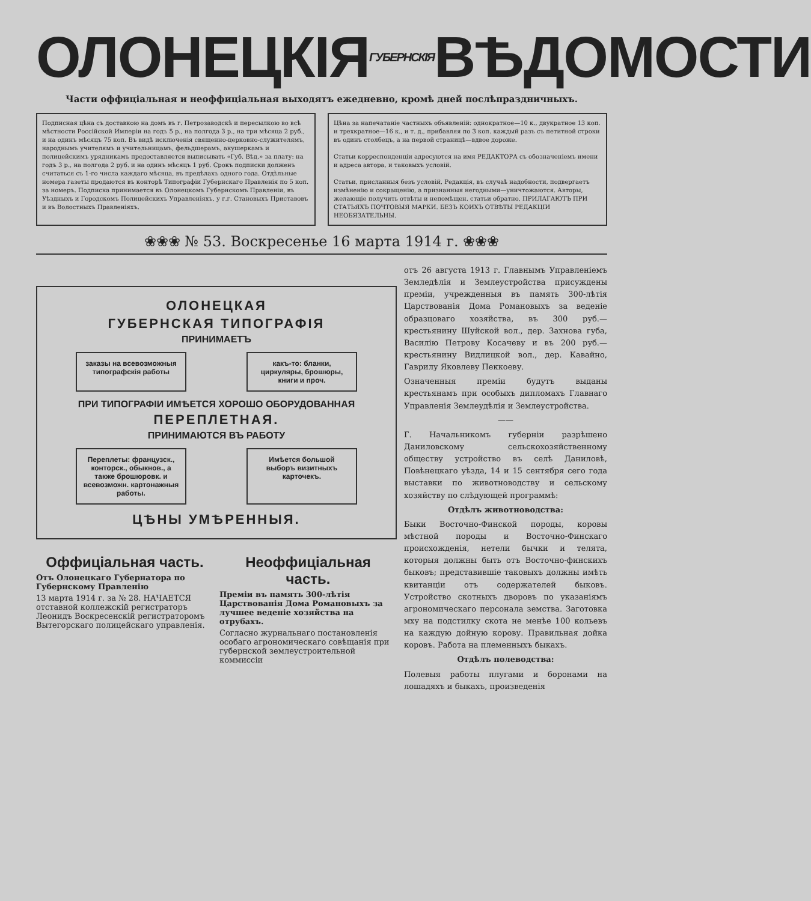ОЛОНЕЦКІЯ ГУБЕРНСКІЯ ВѢДОМОСТИ
Части оффиціальная и неоффиціальная выходятъ ежедневно, кромѣ дней послѣпраздничныхъ.
Подписная цѣна съ доставкою на домъ въ г. Петрозаводскѣ и пересылкою во всѣ мѣстности Россійской Имперіи на годъ 5 р., на полгода 3 р., на три мѣсяца 2 руб., и на одинъ мѣсяцъ 75 коп. Въ видѣ исключенія священно-церковно-служителямъ, народнымъ учителямъ и учительницамъ, фельдшерамъ, акушеркамъ и полицейскимъ урядникамъ предоставляется выписывать «Губ. Вѣд.» за плату: на годъ 3 р., на полгода 2 руб. и на одинъ мѣсяцъ 1 руб. Срокъ подписки долженъ считаться съ 1-го числа каждаго мѣсяца, въ предѣлахъ одного года. Отдѣльные номера газеты продаются въ конторѣ Типографіи Губернскаго Правленія по 5 коп. за номеръ. Подписка принимается въ Олонецкомъ Губернскомъ Правленіи, въ Уѣздныхъ и Городскомъ Полицейскихъ Управленіяхъ, у г.г. Становыхъ Приставовъ и въ Волостныхъ Правленіяхъ.
Цѣна за напечатаніе частныхъ объявленій: однократное—10 к., двукратное 13 коп. и трехкратное—16 к., и т. д., прибавляя по 3 коп. каждый разъ съ петитной строки въ одинъ столбецъ, а на первой страницѣ—вдвое дороже.
Статьи корреспонденціи адресуются на имя РЕДАКТОРА съ обозначеніемъ имени и адреса автора, и таковыхъ условій.
Статьи, присланныя безъ условій, Редакція, въ случаѣ надобности, подвергаетъ измѣненію и сокращенію, а признанныя негодными—уничтожаются. Авторы, желающіе получить отвѣты и непомѣщен. статьи обратно, ПРИЛАГАЮТЪ ПРИ СТАТЬЯХЪ ПОЧТОВЫЯ МАРКИ. БЕЗЪ КОИХЪ ОТВѢТЫ РЕДАКЦІИ НЕОБЯЗАТЕЛЬНЫ.
❀❀❀ № 53. Воскресенье 16 марта 1914 г. ❀❀❀
ОЛОНЕЦКАЯ
ГУБЕРНСКАЯ ТИПОГРАФІЯ
ПРИНИМАЕТЪ
заказы на всевозможныя типографскія работы
какъ-то: бланки, циркуляры, брошюры, книги и проч.
ПРИ ТИПОГРАФІИ ИМѢЕТСЯ ХОРОШО ОБОРУДОВАННАЯ
ПЕРЕПЛЕТНАЯ.
ПРИНИМАЮТСЯ ВЪ РАБОТУ
Переплеты: французск., конторск., обыкнов., а также брошюровк. и всевозможн. картонажныя работы.
Имѣется большой выборъ визитныхъ карточекъ.
ЦѢНЫ УМѢРЕННЫЯ.
Оффиціальная часть.
Отъ Олонецкаго Губернатора по Губернскому Правленію
13 марта 1914 г. за № 28. НАЧАЕТСЯ отставной коллежскій регистраторъ Леонидъ Воскресенскій регистраторомъ Вытегорскаго полицейскаго управленія.
Неоффиціальная часть.
Преміи въ память 300-лѣтія Царствованія Дома Романовыхъ за лучшее веденіе хозяйства на отрубахъ.
Согласно журнальнаго постановленія особаго агрономическаго совѣщанія при губернской землеустроительной коммиссіи
отъ 26 августа 1913 г. Главнымъ Управленіемъ Земледѣлія и Землеустройства присуждены преміи, учрежденныя въ память 300-лѣтія Царствованія Дома Романовыхъ за веденіе образцоваго хозяйства, въ 300 руб.—крестьянину Шуйской вол., дер. Захнова губа, Василію Петрову Косачеву и въ 200 руб.—крестьянину Видлицкой вол., дер. Кавайно, Гаврилу Яковлеву Пеккоеву.
Означенныя преміи будутъ выданы крестьянамъ при особыхъ дипломахъ Главнаго Управленія Землеудѣлія и Землеустройства.
——
Г. Начальникомъ губерніи разрѣшено Даниловскому сельскохозяйственному обществу устройство въ селѣ Даниловѣ, Повѣнецкаго уѣзда, 14 и 15 сентября сего года выставки по животноводству и сельскому хозяйству по слѣдующей программѣ:
Отдѣлъ животноводства:
Быки Восточно-Финской породы, коровы мѣстной породы и Восточно-Финскаго происхожденія, нетели бычки и телята, которыя должны быть отъ Восточно-финскихъ быковъ; представившіе таковыхъ должны имѣть квитанціи отъ содержателей быковъ. Устройство скотныхъ дворовъ по указаніямъ агрономическаго персонала земства. Заготовка мху на подстилку скота не менѣе 100 кольевъ на каждую дойную корову. Правильная дойка коровъ. Работа на племенныхъ быкахъ.
Отдѣлъ полеводства:
Полевыя работы плугами и боронами на лошадяхъ и быкахъ, произведенія